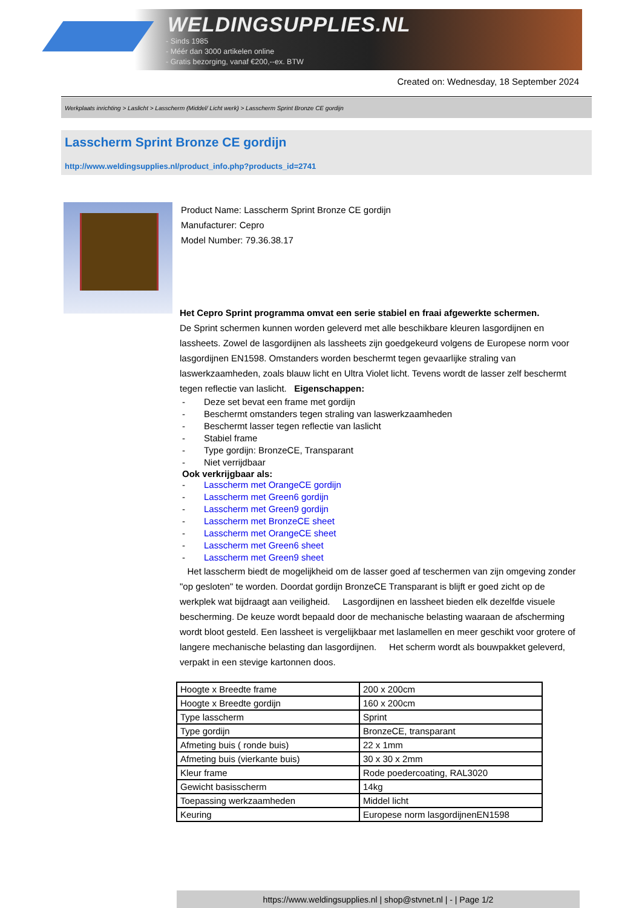WELDINGSUPPLIES.NL
- Sinds 1985
- Méér dan 3000 artikelen online
- Gratis bezorging, vanaf €200,--ex. BTW
Created on: Wednesday, 18 September 2024
Werkplaats inrichting > Laslicht > Lasscherm (Middel/ Licht werk) > Lasscherm Sprint Bronze CE gordijn
Lasscherm Sprint Bronze CE gordijn
http://www.weldingsupplies.nl/product_info.php?products_id=2741
Product Name: Lasscherm Sprint Bronze CE gordijn
Manufacturer: Cepro
Model Number: 79.36.38.17
Het Cepro Sprint programma omvat een serie stabiel en fraai afgewerkte schermen.
De Sprint schermen kunnen worden geleverd met alle beschikbare kleuren lasgordijnen en lassheets. Zowel de lasgordijnen als lassheets zijn goedgekeurd volgens de Europese norm voor lasgordijnen EN1598. Omstanders worden beschermt tegen gevaarlijke straling van laswerkzaamheden, zoals blauw licht en Ultra Violet licht. Tevens wordt de lasser zelf beschermt tegen reflectie van laslicht. Eigenschappen:
- Deze set bevat een frame met gordijn
- Beschermt omstanders tegen straling van laswerkzaamheden
- Beschermt lasser tegen reflectie van laslicht
- Stabiel frame
- Type gordijn: BronzeCE, Transparant
- Niet verrijdbaar
Ook verkrijgbaar als:
- Lasscherm met OrangeCE gordijn
- Lasscherm met Green6 gordijn
- Lasscherm met Green9 gordijn
- Lasscherm met BronzeCE sheet
- Lasscherm met OrangeCE sheet
- Lasscherm met Green6 sheet
- Lasscherm met Green9 sheet
Het lasscherm biedt de mogelijkheid om de lasser goed af teschermen van zijn omgeving zonder "op gesloten" te worden. Doordat gordijn BronzeCE Transparant is blijft er goed zicht op de werkplek wat bijdraagt aan veiligheid. Lasgordijnen en lassheet bieden elk dezelfde visuele bescherming. De keuze wordt bepaald door de mechanische belasting waaraan de afscherming wordt bloot gesteld. Een lassheet is vergelijkbaar met laslamellen en meer geschikt voor grotere of langere mechanische belasting dan lasgordijnen. Het scherm wordt als bouwpakket geleverd, verpakt in een stevige kartonnen doos.
| Hoogte x Breedte frame | 200 x 200cm |
| Hoogte x Breedte gordijn | 160 x 200cm |
| Type lasscherm | Sprint |
| Type gordijn | BronzeCE, transparant |
| Afmeting buis ( ronde buis) | 22 x 1mm |
| Afmeting buis (vierkante buis) | 30 x 30 x 2mm |
| Kleur frame | Rode poedercoating, RAL3020 |
| Gewicht basisscherm | 14kg |
| Toepassing werkzaamheden | Middel licht |
| Keuring | Europese norm lasgordijnenEN1598 |
https://www.weldingsupplies.nl | shop@stvnet.nl | - | Page 1/2